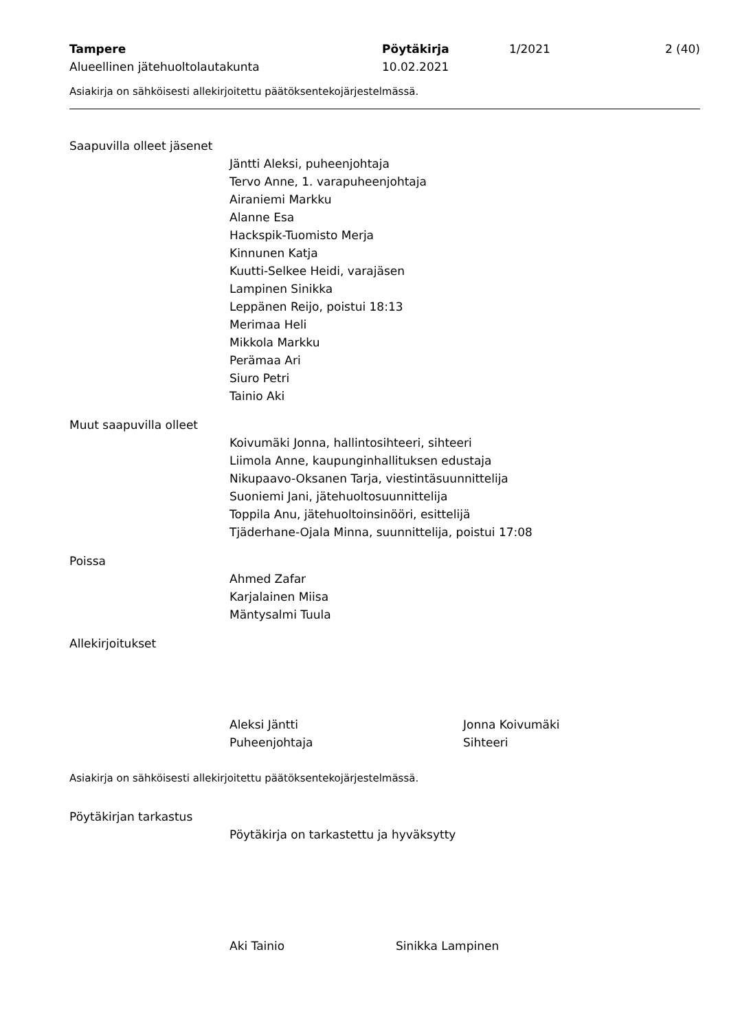Tampere
Alueellinen jätehuoltolautakunta
Pöytäkirja
10.02.2021
1/2021 2 (40)
Asiakirja on sähköisesti allekirjoitettu päätöksentekojärjestelmässä.
Saapuvilla olleet jäsenet
Jäntti Aleksi, puheenjohtaja
Tervo Anne, 1. varapuheenjohtaja
Airaniemi Markku
Alanne Esa
Hackspik-Tuomisto Merja
Kinnunen Katja
Kuutti-Selkee Heidi, varajäsen
Lampinen Sinikka
Leppänen Reijo, poistui 18:13
Merimaa Heli
Mikkola Markku
Perämaa Ari
Siuro Petri
Tainio Aki
Muut saapuvilla olleet
Koivumäki Jonna, hallintosihteeri, sihteeri
Liimola Anne, kaupunginhallituksen edustaja
Nikupaavo-Oksanen Tarja, viestintäsuunnittelija
Suoniemi Jani, jätehuoltosuunnittelija
Toppila Anu, jätehuoltoinsinööri, esittelijä
Tjäderhane-Ojala Minna, suunnittelija, poistui 17:08
Poissa
Ahmed Zafar
Karjalainen Miisa
Mäntysalmi Tuula
Allekirjoitukset
Aleksi Jäntti
Puheenjohtaja
Jonna Koivumäki
Sihteeri
Asiakirja on sähköisesti allekirjoitettu päätöksentekojärjestelmässä.
Pöytäkirjan tarkastus
Pöytäkirja on tarkastettu ja hyväksytty
Aki Tainio Sinikka Lampinen